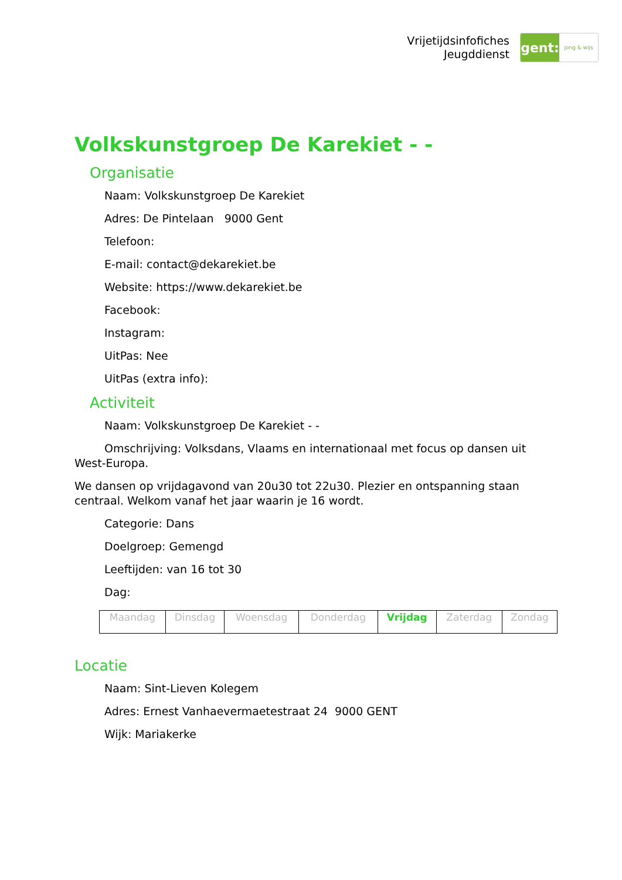Vrijetijdsinfofiches
Jeugddienst
gent:
jong & wijs
Volkskunstgroep De Karekiet - -
Organisatie
Naam: Volkskunstgroep De Karekiet
Adres: De Pintelaan 9000 Gent
Telefoon:
E-mail: contact@dekarekiet.be
Website: https://www.dekarekiet.be
Facebook:
Instagram:
UitPas: Nee
UitPas (extra info):
Activiteit
Naam: Volkskunstgroep De Karekiet - -
Omschrijving: Volksdans, Vlaams en internationaal met focus op dansen uit West-Europa.
We dansen op vrijdagavond van 20u30 tot 22u30. Plezier en ontspanning staan centraal. Welkom vanaf het jaar waarin je 16 wordt.
Categorie: Dans
Doelgroep: Gemengd
Leeftijden: van 16 tot 30
Dag:
| Maandag | Dinsdag | Woensdag | Donderdag | Vrijdag | Zaterdag | Zondag |
Locatie
Naam: Sint-Lieven Kolegem
Adres: Ernest Vanhaevermaetestraat 24 9000 GENT
Wijk: Mariakerke